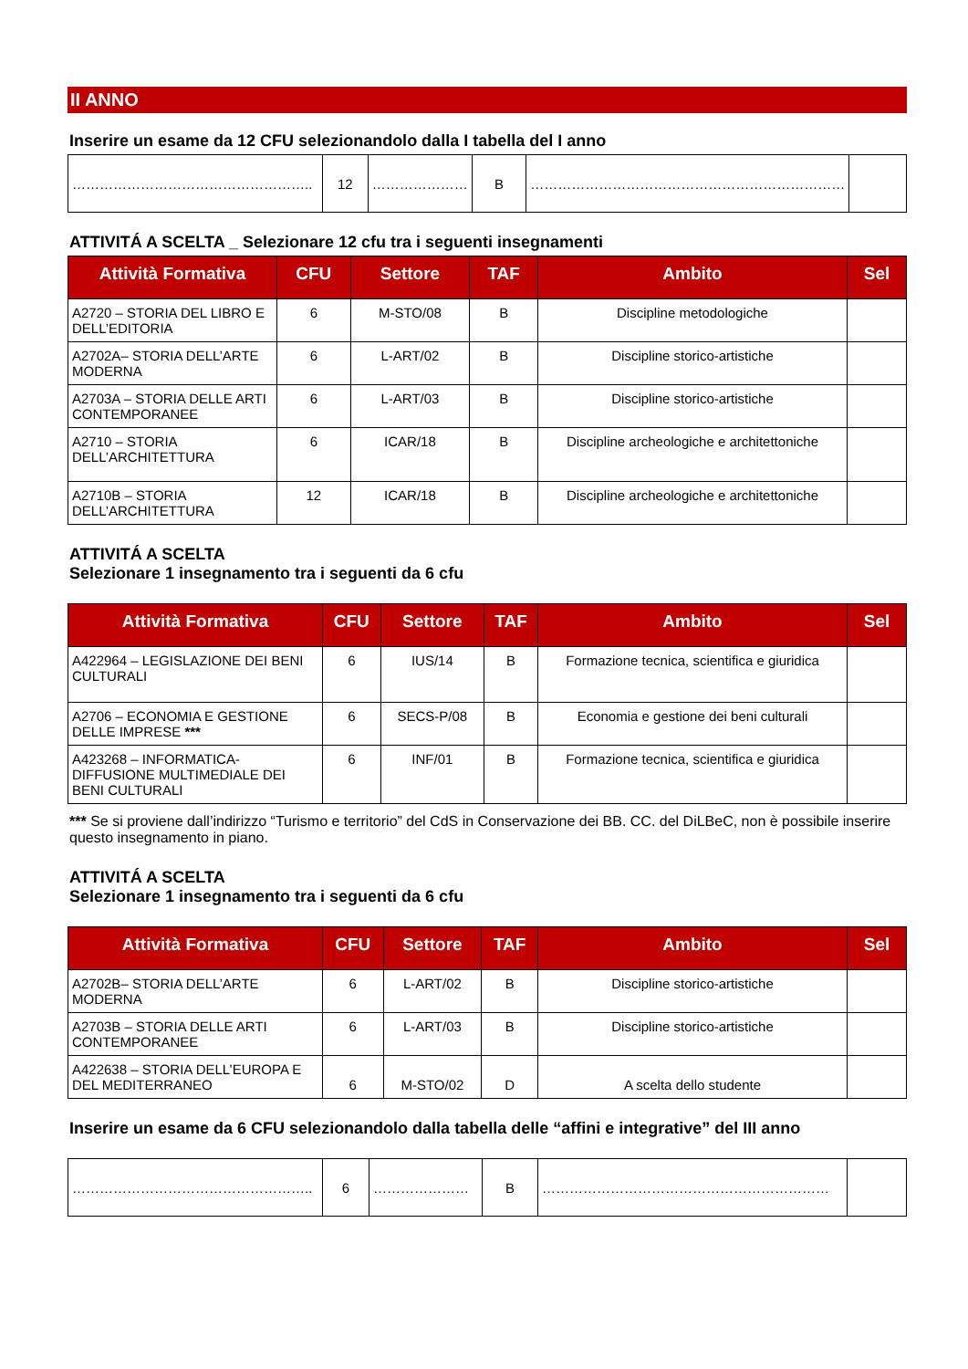II ANNO
Inserire un esame da 12 CFU selezionandolo dalla I tabella del I anno
| …………………………………………….. | 12 | ………………… | B | …………………………………………………………… | |
ATTIVITÁ A SCELTA _ Selezionare 12 cfu tra i seguenti insegnamenti
| Attività Formativa | CFU | Settore | TAF | Ambito | Sel |
| --- | --- | --- | --- | --- | --- |
| A2720 – STORIA DEL LIBRO E DELL’EDITORIA | 6 | M-STO/08 | B | Discipline metodologiche | |
| A2702A– STORIA DELL’ARTE MODERNA | 6 | L-ART/02 | B | Discipline storico-artistiche | |
| A2703A – STORIA DELLE ARTI CONTEMPORANEE | 6 | L-ART/03 | B | Discipline storico-artistiche | |
| A2710 – STORIA DELL’ARCHITETTURA | 6 | ICAR/18 | B | Discipline archeologiche e architettoniche | |
| A2710B – STORIA DELL’ARCHITETTURA | 12 | ICAR/18 | B | Discipline archeologiche e architettoniche | |
ATTIVITÁ A SCELTA
Selezionare 1 insegnamento tra i seguenti da 6 cfu
| Attività Formativa | CFU | Settore | TAF | Ambito | Sel |
| --- | --- | --- | --- | --- | --- |
| A422964 – LEGISLAZIONE DEI BENI CULTURALI | 6 | IUS/14 | B | Formazione tecnica, scientifica e giuridica | |
| A2706 – ECONOMIA E GESTIONE DELLE IMPRESE *** | 6 | SECS-P/08 | B | Economia e gestione dei beni culturali | |
| A423268 – INFORMATICA-DIFFUSIONE MULTIMEDIALE DEI BENI CULTURALI | 6 | INF/01 | B | Formazione tecnica, scientifica e giuridica | |
*** Se si proviene dall’indirizzo “Turismo e territorio” del CdS in Conservazione dei BB. CC. del DiLBeC, non è possibile inserire questo insegnamento in piano.
ATTIVITÁ A SCELTA
Selezionare 1 insegnamento tra i seguenti da 6 cfu
| Attività Formativa | CFU | Settore | TAF | Ambito | Sel |
| --- | --- | --- | --- | --- | --- |
| A2702B– STORIA DELL’ARTE MODERNA | 6 | L-ART/02 | B | Discipline storico-artistiche | |
| A2703B – STORIA DELLE ARTI CONTEMPORANEE | 6 | L-ART/03 | B | Discipline storico-artistiche | |
| A422638 – STORIA DELL’EUROPA E DEL MEDITERRANEO | 6 | M-STO/02 | D | A scelta dello studente | |
Inserire un esame da 6 CFU selezionandolo dalla tabella delle “affini e integrative” del III anno
| …………………………………………….. | 6 | ………………… | B | ……………………………………………………… | |